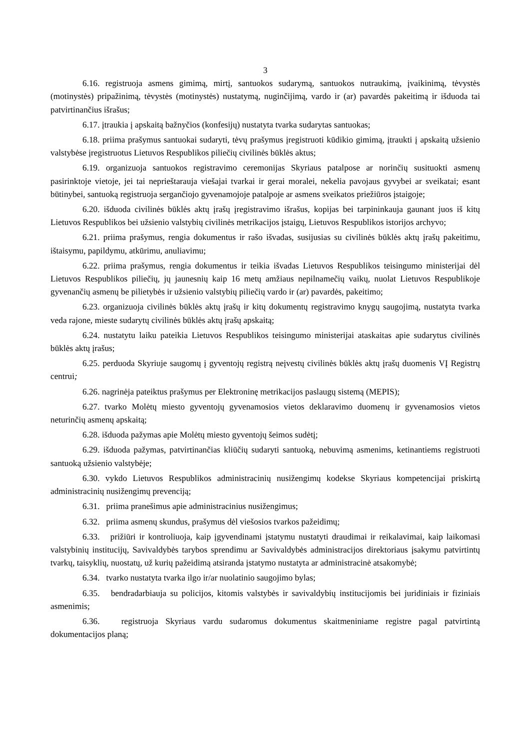3
6.16. registruoja asmens gimimą, mirtį, santuokos sudarymą, santuokos nutraukimą, įvaikinimą, tėvystės (motinystės) pripažinimą, tėvystės (motinystės) nustatymą, nuginčijimą, vardo ir (ar) pavardės pakeitimą ir išduoda tai patvirtinančius išrašus;
6.17. įtraukia į apskaitą bažnyčios (konfesijų) nustatyta tvarka sudarytas santuokas;
6.18. priima prašymus santuokai sudaryti, tėvų prašymus įregistruoti kūdikio gimimą, įtraukti į apskaitą užsienio valstybėse įregistruotus Lietuvos Respublikos piliečių civilinės būklės aktus;
6.19. organizuoja santuokos registravimo ceremonijas Skyriaus patalpose ar norinčių susituokti asmenų pasirinktoje vietoje, jei tai neprieštarauja viešajai tvarkai ir gerai moralei, nekelia pavojaus gyvybei ar sveikatai; esant būtinybei, santuoką registruoja sergančiojo gyvenamojoje patalpoje ar asmens sveikatos priežiūros įstaigoje;
6.20. išduoda civilinės būklės aktų įrašų įregistravimo išrašus, kopijas bei tarpininkauja gaunant juos iš kitų Lietuvos Respublikos bei užsienio valstybių civilinės metrikacijos įstaigų, Lietuvos Respublikos istorijos archyvo;
6.21. priima prašymus, rengia dokumentus ir rašo išvadas, susijusias su civilinės būklės aktų įrašų pakeitimu, ištaisymu, papildymu, atkūrimu, anuliavimu;
6.22. priima prašymus, rengia dokumentus ir teikia išvadas Lietuvos Respublikos teisingumo ministerijai dėl Lietuvos Respublikos piliečių, jų jaunesnių kaip 16 metų amžiaus nepilnamečių vaikų, nuolat Lietuvos Respublikoje gyvenančių asmenų be pilietybės ir užsienio valstybių piliečių vardo ir (ar) pavardės, pakeitimo;
6.23. organizuoja civilinės būklės aktų įrašų ir kitų dokumentų registravimo knygų saugojimą, nustatyta tvarka veda rajone, mieste sudarytų civilinės būklės aktų įrašų apskaitą;
6.24. nustatytu laiku pateikia Lietuvos Respublikos teisingumo ministerijai ataskaitas apie sudarytus civilinės būklės aktų įrašus;
6.25. perduoda Skyriuje saugomų į gyventojų registrą neįvestų civilinės būklės aktų įrašų duomenis VĮ Registrų centrui;
6.26. nagrinėja pateiktus prašymus per Elektroninę metrikacijos paslaugų sistemą (MEPIS);
6.27. tvarko Molėtų miesto gyventojų gyvenamosios vietos deklaravimo duomenų ir gyvenamosios vietos neturinčių asmenų apskaitą;
6.28. išduoda pažymas apie Molėtų miesto gyventojų šeimos sudėtį;
6.29. išduoda pažymas, patvirtinančias kliūčių sudaryti santuoką, nebuvimą asmenims, ketinantiems registruoti santuoką užsienio valstybėje;
6.30. vykdo Lietuvos Respublikos administracinių nusižengimų kodekse Skyriaus kompetencijai priskirtą administracinių nusižengimų prevenciją;
6.31. priima pranešimus apie administracinius nusižengimus;
6.32. priima asmenų skundus, prašymus dėl viešosios tvarkos pažeidimų;
6.33. prižiūri ir kontroliuoja, kaip įgyvendinami įstatymu nustatyti draudimai ir reikalavimai, kaip laikomasi valstybinių institucijų, Savivaldybės tarybos sprendimu ar Savivaldybės administracijos direktoriaus įsakymu patvirtintų tvarkų, taisyklių, nuostatų, už kurių pažeidimą atsiranda įstatymo nustatyta ar administracinė atsakomybė;
6.34. tvarko nustatyta tvarka ilgo ir/ar nuolatinio saugojimo bylas;
6.35. bendradarbiauja su policijos, kitomis valstybės ir savivaldybių institucijomis bei juridiniais ir fiziniais asmenimis;
6.36. registruoja Skyriaus vardu sudaromus dokumentus skaitmeniniame registre pagal patvirtintą dokumentacijos planą;